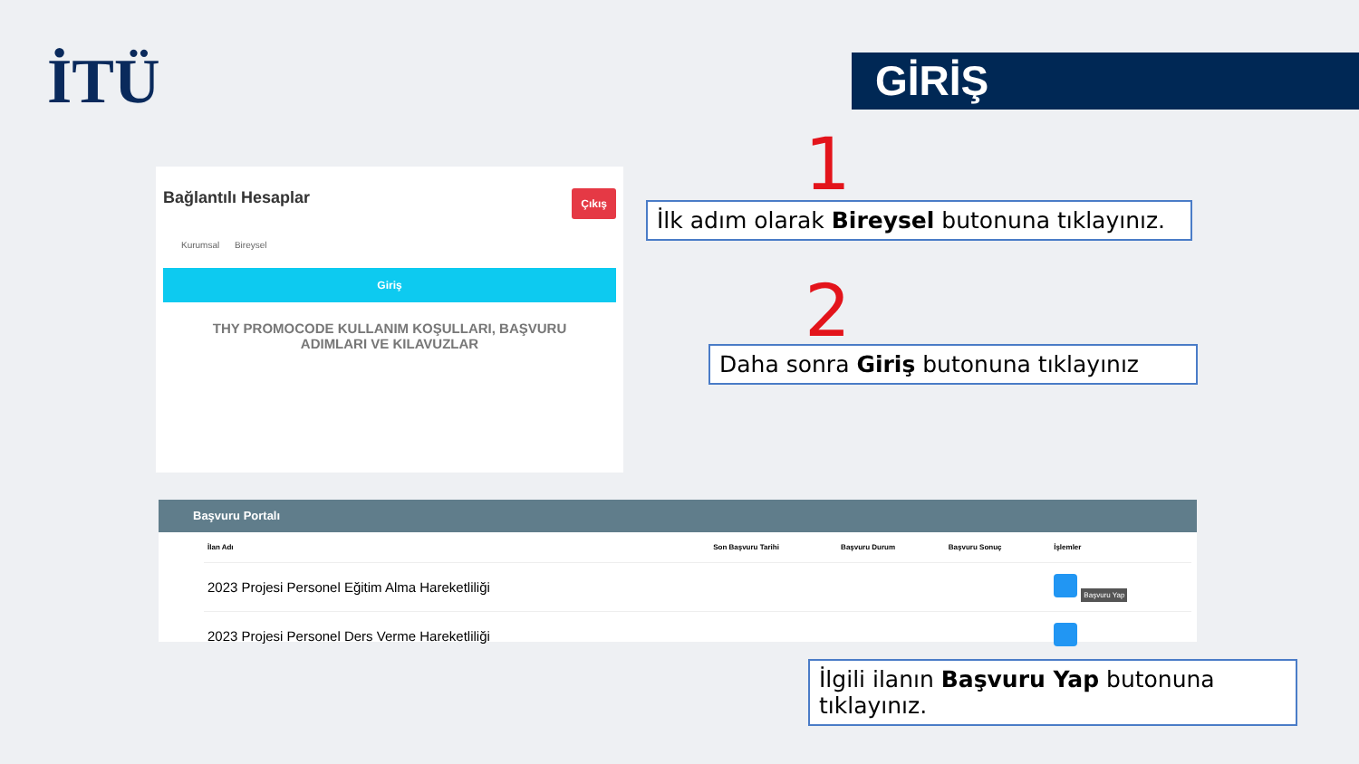İTÜ GİRİŞ
1
2
Bağlantılı Hesaplar Çıkış
Kurumsal Bireysel
Giriş
THY PROMOCODE KULLANIM KOŞULLARI, BAŞVURU ADIMLARI VE KILAVUZLAR
İlk adım olarak Bireysel butonuna tıklayınız.
Daha sonra Giriş butonuna tıklayınız
Başvuru Portalı
| İlan Adı | Son Başvuru Tarihi | Başvuru Durum | Başvuru Sonuç | İşlemler |
| --- | --- | --- | --- | --- |
| 2023 Projesi Personel Eğitim Alma Hareketliliği | | | | Başvuru Yap |
| 2023 Projesi Personel Ders Verme Hareketliliği | | | | |
İlgili ilanın Başvuru Yap butonuna tıklayınız.